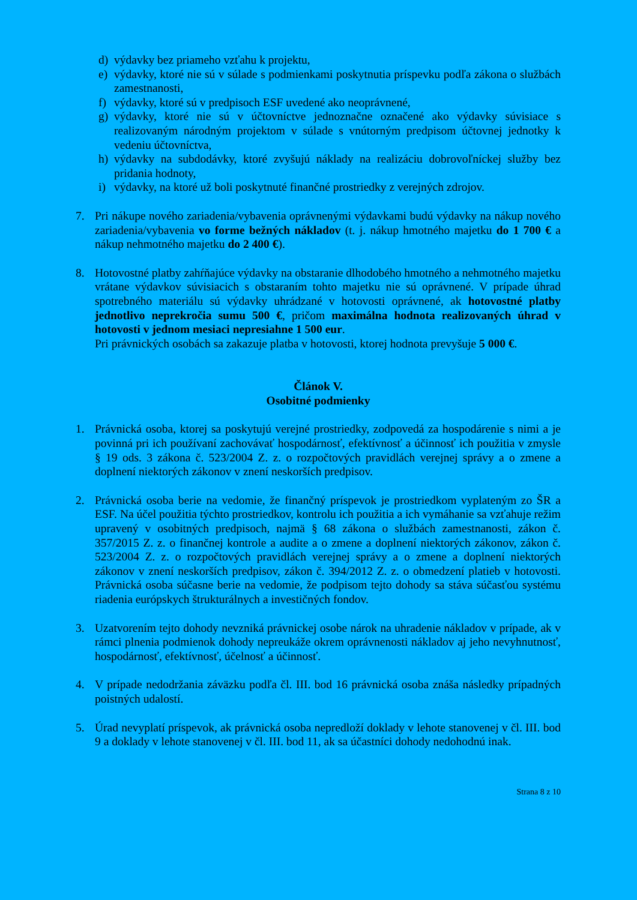d) výdavky bez priameho vzťahu k projektu,
e) výdavky, ktoré nie sú v súlade s podmienkami poskytnutia príspevku podľa zákona o službách zamestnanosti,
f) výdavky, ktoré sú v predpisoch ESF uvedené ako neoprávnené,
g) výdavky, ktoré nie sú v účtovníctve jednoznačne označené ako výdavky súvisiace s realizovaným národným projektom v súlade s vnútorným predpisom účtovnej jednotky k vedeniu účtovníctva,
h) výdavky na subdodávky, ktoré zvyšujú náklady na realizáciu dobrovoľníckej služby bez pridania hodnoty,
i) výdavky, na ktoré už boli poskytnuté finančné prostriedky z verejných zdrojov.
7. Pri nákupe nového zariadenia/vybavenia oprávnenými výdavkami budú výdavky na nákup nového zariadenia/vybavenia vo forme bežných nákladov (t. j. nákup hmotného majetku do 1 700 € a nákup nehmotného majetku do 2 400 €).
8. Hotovostné platby zahŕňajúce výdavky na obstaranie dlhodobého hmotného a nehmotného majetku vrátane výdavkov súvisiacich s obstaraním tohto majetku nie sú oprávnené. V prípade úhrad spotrebného materiálu sú výdavky uhrádzané v hotovosti oprávnené, ak hotovostné platby jednotlivo neprekročia sumu 500 €, pričom maximálna hodnota realizovaných úhrad v hotovosti v jednom mesiaci nepresiahne 1 500 eur.
Pri právnických osobách sa zakazuje platba v hotovosti, ktorej hodnota prevyšuje 5 000 €.
Článok V.
Osobitné podmienky
1. Právnická osoba, ktorej sa poskytujú verejné prostriedky, zodpovedá za hospodárenie s nimi a je povinná pri ich používaní zachovávať hospodárnosť, efektívnosť a účinnosť ich použitia v zmysle § 19 ods. 3 zákona č. 523/2004 Z. z. o rozpočtových pravidlách verejnej správy a o zmene a doplnení niektorých zákonov v znení neskorších predpisov.
2. Právnická osoba berie na vedomie, že finančný príspevok je prostriedkom vyplateným zo ŠR a ESF. Na účel použitia týchto prostriedkov, kontrolu ich použitia a ich vymáhanie sa vzťahuje režim upravený v osobitných predpisoch, najmä § 68 zákona o službách zamestnanosti, zákon č. 357/2015 Z. z. o finančnej kontrole a audite a o zmene a doplnení niektorých zákonov, zákon č. 523/2004 Z. z. o rozpočtových pravidlách verejnej správy a o zmene a doplnení niektorých zákonov v znení neskorších predpisov, zákon č. 394/2012 Z. z. o obmedzení platieb v hotovosti. Právnická osoba súčasne berie na vedomie, že podpisom tejto dohody sa stáva súčasťou systému riadenia európskych štrukturálnych a investičných fondov.
3. Uzatvorením tejto dohody nevzniká právnickej osobe nárok na uhradenie nákladov v prípade, ak v rámci plnenia podmienok dohody nepreukáže okrem oprávnenosti nákladov aj jeho nevyhnutnosť, hospodárnosť, efektívnosť, účelnosť a účinnosť.
4. V prípade nedodržania záväzku podľa čl. III. bod 16 právnická osoba znáša následky prípadných poistných udalostí.
5. Úrad nevyplatí príspevok, ak právnická osoba nepredloží doklady v lehote stanovenej v čl. III. bod 9 a doklady v lehote stanovenej v čl. III. bod 11, ak sa účastníci dohody nedohodnú inak.
Strana 8 z 10